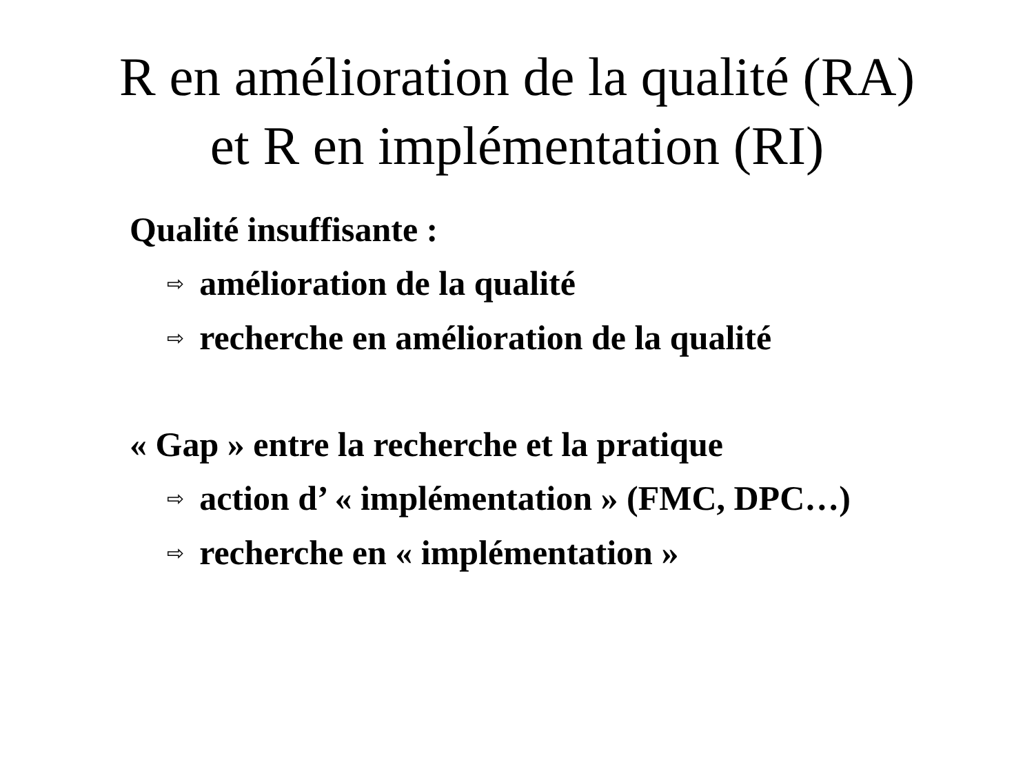R en amélioration de la qualité (RA)
et R en implémentation (RI)
Qualité insuffisante :
⇨ amélioration de la qualité
⇨ recherche en amélioration de la qualité
« Gap » entre la recherche et la pratique
⇨ action d’ « implémentation » (FMC, DPC…)
⇨ recherche en « implémentation »